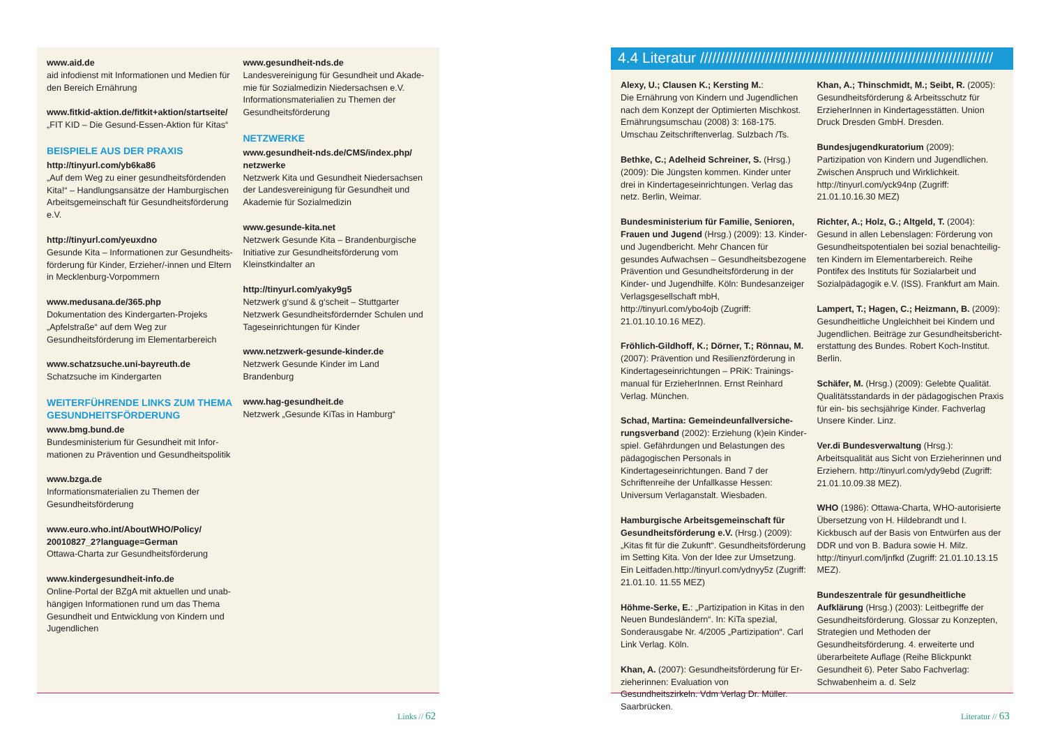www.aid.de
aid infodienst mit Informationen und Medien für den Bereich Ernährung
www.fitkid-aktion.de/fitkit+aktion/startseite/
„FIT KID – Die Gesund-Essen-Aktion für Kitas“
BEISPIELE AUS DER PRAXIS
http://tinyurl.com/yb6ka86
„Auf dem Weg zu einer gesundheitsfördenden Kita!“ – Handlungsansätze der Hamburgischen Arbeitsgemeinschaft für Gesundheitsförderung e.V.
http://tinyurl.com/yeuxdno
Gesunde Kita – Informationen zur Gesundheits­förderung für Kinder, Erzieher/-innen und Eltern in Mecklenburg-Vorpommern
www.medusana.de/365.php
Dokumentation des Kindergarten-Projeks „Apfel­straße“ auf dem Weg zur Gesundheitsförderung im Elementarbereich
www.schatzsuche.uni-bayreuth.de
Schatzsuche im Kindergarten
WEITERFÜHRENDE LINKS ZUM THEMA GESUNDHEITSFÖRDERUNG
www.bmg.bund.de
Bundesministerium für Gesundheit mit Infor­mationen zu Prävention und Gesundheitspolitik
www.bzga.de
Informationsmaterialien zu Themen der Gesundheitsförderung
www.euro.who.int/AboutWHO/Policy/ 20010827_2?language=German
Ottawa-Charta zur Gesundheitsförderung
www.kindergesundheit-info.de
Online-Portal der BZgA mit aktuellen und unab­hängigen Informationen rund um das Thema Gesundheit und Entwicklung von Kindern und Jugendlichen
www.gesundheit-nds.de
Landesvereinigung für Gesundheit und Akade­mie für Sozialmedizin Niedersachsen e.V. Informationsmaterialien zu Themen der Gesund­heitsförderung
NETZWERKE
www.gesundheit-nds.de/CMS/index.php/ netzwerke
Netzwerk Kita und Gesundheit Niedersachsen der Landesvereinigung für Gesundheit und Akademie für Sozialmedizin
www.gesunde-kita.net
Netzwerk Gesunde Kita – Brandenburgische Initiative zur Gesundheitsförderung vom Kleinst­kindalter an
http://tinyurl.com/yaky9g5
Netzwerk g‘sund & g‘scheit – Stuttgarter Netzwerk Gesundheitsfördernder Schulen und Tageseinrichtungen für Kinder
www.netzwerk-gesunde-kinder.de
Netzwerk Gesunde Kinder im Land Brandenburg
www.hag-gesundheit.de
Netzwerk „Gesunde KiTas in Hamburg“
Links // 62
4.4 Literatur ////////////////////////////////////////////////////////////////////////
Alexy, U.; Clausen K.; Kersting M.:
Die Ernährung von Kindern und Jugendlichen nach dem Konzept der Optimierten Mischkost. Ernährungsumschau (2008) 3: 168-175. Umschau Zeitschriftenverlag. Sulzbach /Ts.
Bethke, C.; Adelheid Schreiner, S. (Hrsg.) (2009): Die Jüngsten kommen. Kinder unter drei in Kindertageseinrichtungen. Verlag das netz. Berlin, Weimar.
Bundesministerium für Familie, Senioren, Frauen und Jugend (Hrsg.) (2009): 13. Kinder- und Jugendbericht. Mehr Chancen für gesundes Aufwachsen – Gesundheitsbezogene Prävention und Gesundheitsförderung in der Kinder- und Jugendhilfe. Köln: Bundesanzeiger Verlags­gesellschaft mbH, http://tinyurl.com/ybo4ojb (Zugriff: 21.01.10.10.16 MEZ).
Fröhlich-Gildhoff, K.; Dörner, T.; Rönnau, M. (2007): Prävention und Resilienzförderung in Kindertageseinrichtungen – PRiK: Trainings­manual für ErzieherInnen. Ernst Reinhard Verlag. München.
Schad, Martina: Gemeindeunfallversiche­rungsverband (2002): Erziehung (k)ein Kinder­spiel. Gefährdungen und Belastungen des pädagogischen Personals in Kindertageseinricht­ungen. Band 7 der Schriftenreihe der Unfallkasse Hessen: Universum Verlaganstalt. Wiesbaden.
Hamburgische Arbeitsgemeinschaft für Gesundheitsförderung e.V. (Hrsg.) (2009): „Kitas fit für die Zukunft“. Gesundheitsförderung im Setting Kita. Von der Idee zur Umsetzung. Ein Leitfaden.http://tinyurl.com/ydnyy5z (Zugriff: 21.01.10. 11.55 MEZ)
Höhme-Serke, E.: „Partizipation in Kitas in den Neuen Bundesländern“. In: KiTa spezial, Sonderausgabe Nr. 4/2005 „Partizipation“. Carl Link Verlag. Köln.
Khan, A. (2007): Gesundheitsförderung für Er­zieherinnen: Evaluation von Gesundheitszirkeln. Vdm Verlag Dr. Müller. Saarbrücken.
Khan, A.; Thinschmidt, M.; Seibt, R. (2005): Gesundheitsförderung & Arbeitsschutz für ErzieherInnen in Kindertagesstätten. Union Druck Dresden GmbH. Dresden.
Bundesjugendkuratorium (2009): Partizipation von Kindern und Jugendlichen. Zwischen Anspruch und Wirklichkeit. http://tinyurl.com/yck94np (Zugriff: 21.01.10.16.30 MEZ)
Richter, A.; Holz, G.; Altgeld, T. (2004): Gesund in allen Lebenslagen: Förderung von Gesundheitspotentialen bei sozial benachteilig­ten Kindern im Elementarbereich. Reihe Pontifex des Instituts für Sozialarbeit und Sozialpädagogik e.V. (ISS). Frankfurt am Main.
Lampert, T.; Hagen, C.; Heizmann, B. (2009): Gesundheitliche Ungleichheit bei Kindern und Jugendlichen. Beiträge zur Gesundheitsbericht­erstattung des Bundes. Robert Koch-Institut. Berlin.
Schäfer, M. (Hrsg.) (2009): Gelebte Qualität. Qualitätsstandards in der pädagogischen Praxis für ein- bis sechsjährige Kinder. Fachverlag Unsere Kinder. Linz.
Ver.di Bundesverwaltung (Hrsg.): Arbeitsqualität aus Sicht von Erzieherinnen und Erziehern. http://tinyurl.com/ydy9ebd (Zugriff: 21.01.10.09.38 MEZ).
WHO (1986): Ottawa-Charta, WHO-autorisierte Übersetzung von H. Hildebrandt und I. Kickbusch auf der Basis von Entwürfen aus der DDR und von B. Badura sowie H. Milz. http://tinyurl.com/ljnfkd (Zugriff: 21.01.10.13.15 MEZ).
Bundeszentrale für gesundheitliche Aufklärung (Hrsg.) (2003): Leitbegriffe der Gesundheitsförderung. Glossar zu Konzepten, Strategien und Methoden der Gesundheitsförde­rung. 4. erweiterte und überarbeitete Auflage (Reihe Blickpunkt Gesundheit 6). Peter Sabo Fachverlag: Schwabenheim a. d. Selz
Literatur // 63